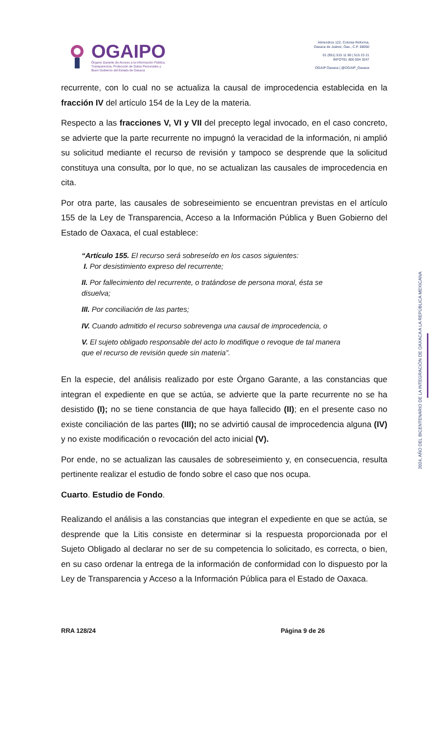OGAIPO
Órgano Garante de Acceso a la Información Pública,
Transparencia, Protección de Datos Personales y
Buen Gobierno del Estado de Oaxaca
Almendros 122, Colonia Reforma,
Oaxaca de Juárez, Oax., C.P. 68050
01 (951) 515 11 90 | 515 23 21
INFOTEL 800 004 3247
OGAIP Oaxaca | @OGAIP_Oaxaca
recurrente, con lo cual no se actualiza la causal de improcedencia establecida en la fracción IV del artículo 154 de la Ley de la materia.
Respecto a las fracciones V, VI y VII del precepto legal invocado, en el caso concreto, se advierte que la parte recurrente no impugnó la veracidad de la información, ni amplió su solicitud mediante el recurso de revisión y tampoco se desprende que la solicitud constituya una consulta, por lo que, no se actualizan las causales de improcedencia en cita.
Por otra parte, las causales de sobreseimiento se encuentran previstas en el artículo 155 de la Ley de Transparencia, Acceso a la Información Pública y Buen Gobierno del Estado de Oaxaca, el cual establece:
“Artículo 155. El recurso será sobreseído en los casos siguientes:
I. Por desistimiento expreso del recurrente;
II. Por fallecimiento del recurrente, o tratándose de persona moral, ésta se disuelva;
III. Por conciliación de las partes;
IV. Cuando admitido el recurso sobrevenga una causal de improcedencia, o
V. El sujeto obligado responsable del acto lo modifique o revoque de tal manera que el recurso de revisión quede sin materia”.
En la especie, del análisis realizado por este Órgano Garante, a las constancias que integran el expediente en que se actúa, se advierte que la parte recurrente no se ha desistido (I); no se tiene constancia de que haya fallecido (II); en el presente caso no existe conciliación de las partes (III); no se advirtió causal de improcedencia alguna (IV) y no existe modificación o revocación del acto inicial (V).
Por ende, no se actualizan las causales de sobreseimiento y, en consecuencia, resulta pertinente realizar el estudio de fondo sobre el caso que nos ocupa.
Cuarto. Estudio de Fondo.
Realizando el análisis a las constancias que integran el expediente en que se actúa, se desprende que la Litis consiste en determinar si la respuesta proporcionada por el Sujeto Obligado al declarar no ser de su competencia lo solicitado, es correcta, o bien, en su caso ordenar la entrega de la información de conformidad con lo dispuesto por la Ley de Transparencia y Acceso a la Información Pública para el Estado de Oaxaca.
2024, AÑO DEL BICENTENARIO DE LA INTEGRACIÓN DE OAXACA A LA REPÚBLICA MEXICANA
RRA 128/24 Página 9 de 26